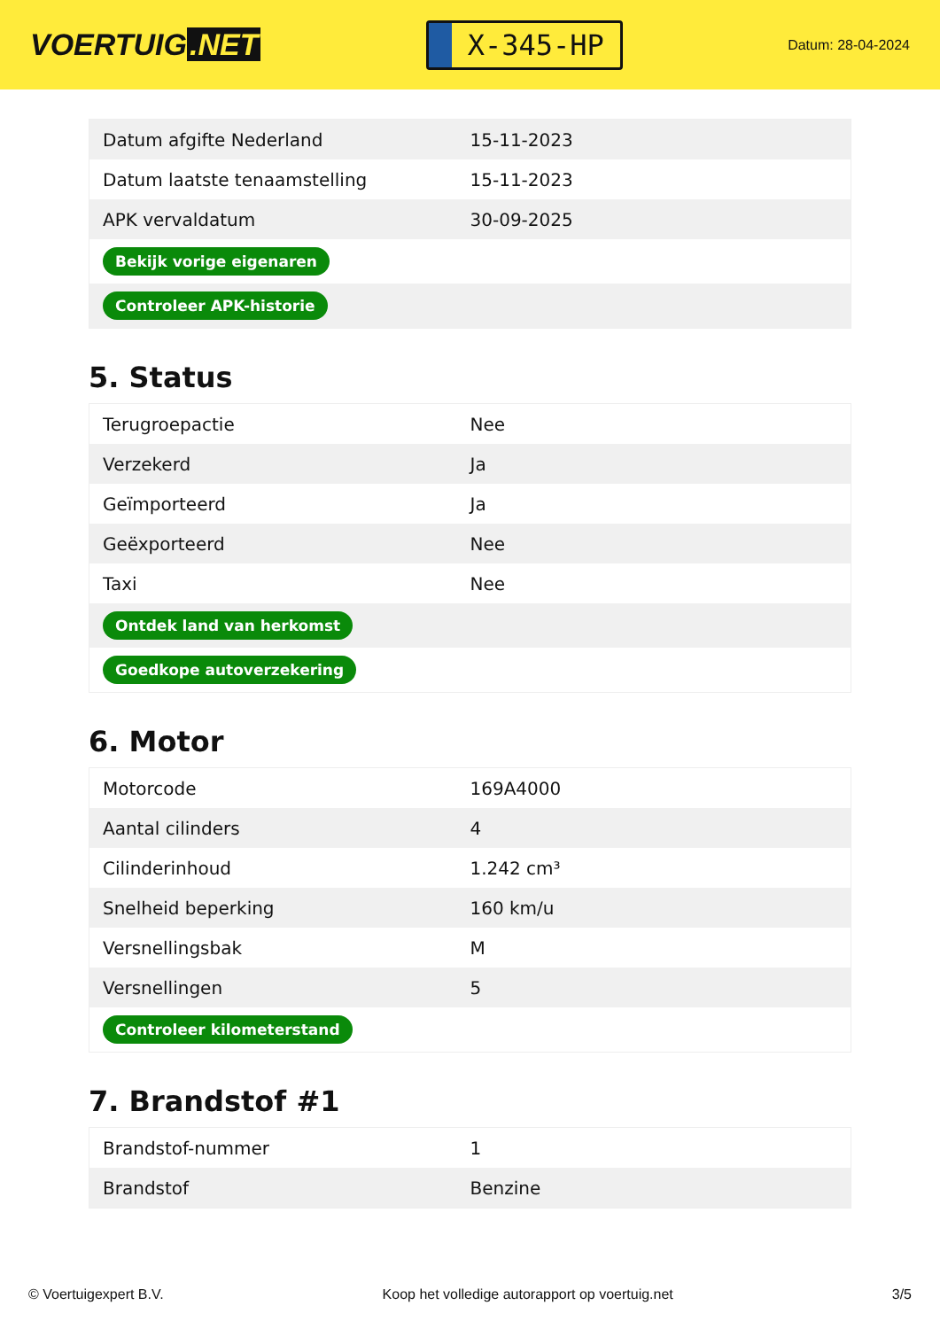VOERTUIG.NET
X-345-HP
Datum: 28-04-2024
| Datum afgifte Nederland | 15-11-2023 |
| Datum laatste tenaamstelling | 15-11-2023 |
| APK vervaldatum | 30-09-2025 |
| Bekijk vorige eigenaren | |
| Controleer APK-historie | |
5. Status
| Terugroepactie | Nee |
| Verzekerd | Ja |
| Geïmporteerd | Ja |
| Geëxporteerd | Nee |
| Taxi | Nee |
| Ontdek land van herkomst | |
| Goedkope autoverzekering | |
6. Motor
| Motorcode | 169A4000 |
| Aantal cilinders | 4 |
| Cilinderinhoud | 1.242 cm³ |
| Snelheid beperking | 160 km/u |
| Versnellingsbak | M |
| Versnellingen | 5 |
| Controleer kilometerstand | |
7. Brandstof #1
| Brandstof-nummer | 1 |
| Brandstof | Benzine |
© Voertuigexpert B.V. Koop het volledige autorapport op voertuig.net 3/5